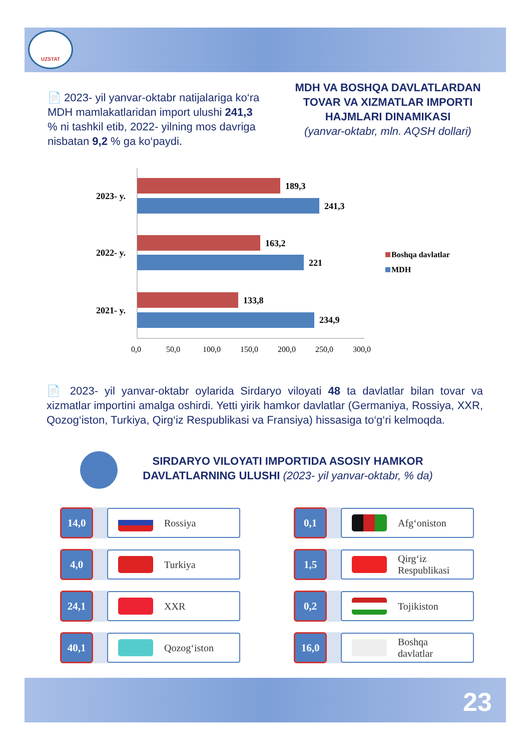UZSTAT
📄 2023- yil yanvar-oktabr natijalariga ko‘ra MDH mamlakatlaridan import ulushi 241,3 % ni tashkil etib, 2022- yilning mos davriga nisbatan 9,2 % ga ko‘paydi.
MDH VA BOSHQA DAVLATLARDAN TOVAR VA XIZMATLAR IMPORTI HAJMLARI DINAMIKASI
(yanvar-oktabr, mln. AQSH dollari)
189,3
241,3
163,2
221
133,8
234,9
2023- y.
2022- y.
2021- y.
0,0
50,0
100,0
150,0
200,0
250,0
300,0
Boshqa davlatlar
MDH
📄 2023- yil yanvar-oktabr oylarida Sirdaryo viloyati 48 ta davlatlar bilan tovar va xizmatlar importini amalga oshirdi. Yetti yirik hamkor davlatlar (Germaniya, Rossiya, XXR, Qozog‘iston, Turkiya, Qirg‘iz Respublikasi va Fransiya) hissasiga to‘g‘ri kelmoqda.
SIRDARYO VILOYATI IMPORTIDA ASOSIY HAMKOR DAVLATLARNING ULUSHI (2023- yil yanvar-oktabr, % da)
14,0 Rossiya
4,0 Turkiya
24,1 XXR
40,1 Qozog‘iston
0,1 Afg‘oniston
1,5
Qirg‘iz
Respublikasi
0,2 Tojikiston
16,0
Boshqa
davlatlar
23